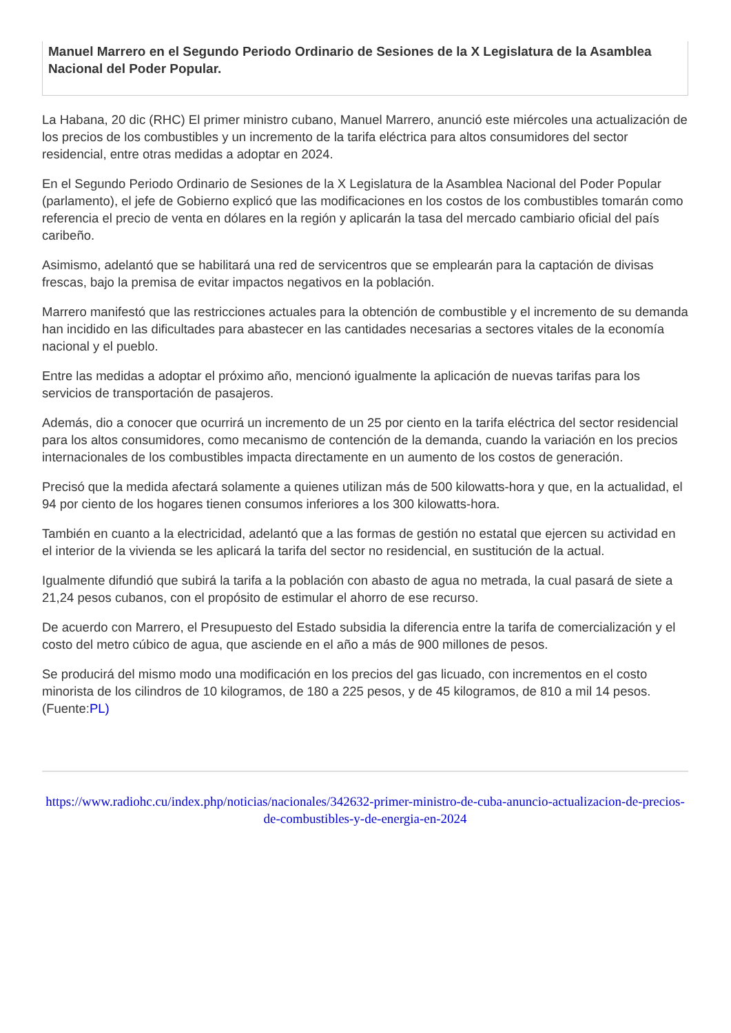Manuel Marrero en el Segundo Periodo Ordinario de Sesiones de la X Legislatura de la Asamblea Nacional del Poder Popular.
La Habana, 20 dic (RHC) El primer ministro cubano, Manuel Marrero, anunció este miércoles una actualización de los precios de los combustibles y un incremento de la tarifa eléctrica para altos consumidores del sector residencial, entre otras medidas a adoptar en 2024.
En el Segundo Periodo Ordinario de Sesiones de la X Legislatura de la Asamblea Nacional del Poder Popular (parlamento), el jefe de Gobierno explicó que las modificaciones en los costos de los combustibles tomarán como referencia el precio de venta en dólares en la región y aplicarán la tasa del mercado cambiario oficial del país caribeño.
Asimismo, adelantó que se habilitará una red de servicentros que se emplearán para la captación de divisas frescas, bajo la premisa de evitar impactos negativos en la población.
Marrero manifestó que las restricciones actuales para la obtención de combustible y el incremento de su demanda han incidido en las dificultades para abastecer en las cantidades necesarias a sectores vitales de la economía nacional y el pueblo.
Entre las medidas a adoptar el próximo año, mencionó igualmente la aplicación de nuevas tarifas para los servicios de transportación de pasajeros.
Además, dio a conocer que ocurrirá un incremento de un 25 por ciento en la tarifa eléctrica del sector residencial para los altos consumidores, como mecanismo de contención de la demanda, cuando la variación en los precios internacionales de los combustibles impacta directamente en un aumento de los costos de generación.
Precisó que la medida afectará solamente a quienes utilizan más de 500 kilowatts-hora y que, en la actualidad, el 94 por ciento de los hogares tienen consumos inferiores a los 300 kilowatts-hora.
También en cuanto a la electricidad, adelantó que a las formas de gestión no estatal que ejercen su actividad en el interior de la vivienda se les aplicará la tarifa del sector no residencial, en sustitución de la actual.
Igualmente difundió que subirá la tarifa a la población con abasto de agua no metrada, la cual pasará de siete a 21,24 pesos cubanos, con el propósito de estimular el ahorro de ese recurso.
De acuerdo con Marrero, el Presupuesto del Estado subsidia la diferencia entre la tarifa de comercialización y el costo del metro cúbico de agua, que asciende en el año a más de 900 millones de pesos.
Se producirá del mismo modo una modificación en los precios del gas licuado, con incrementos en el costo minorista de los cilindros de 10 kilogramos, de 180 a 225 pesos, y de 45 kilogramos, de 810 a mil 14 pesos. (Fuente:PL)
https://www.radiohc.cu/index.php/noticias/nacionales/342632-primer-ministro-de-cuba-anuncio-actualizacion-de-precios-de-combustibles-y-de-energia-en-2024